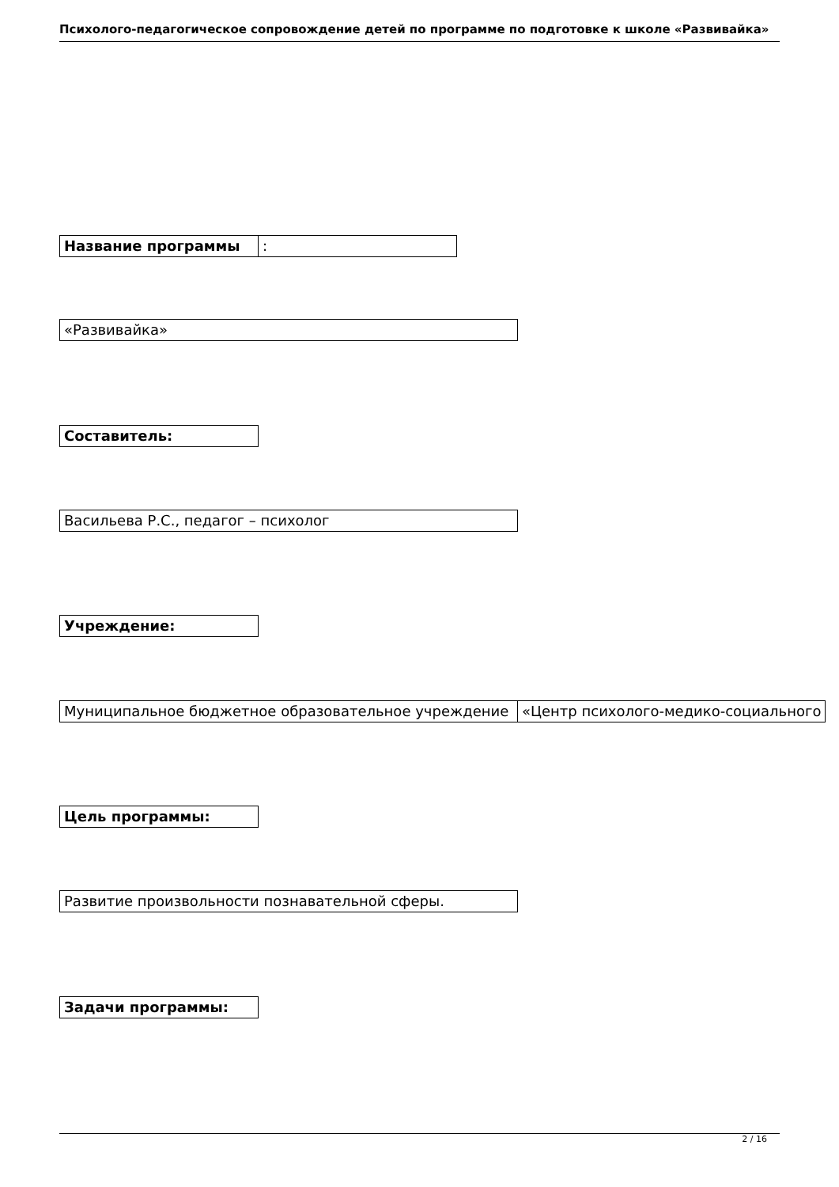Психолого-педагогическое сопровождение детей по программе по подготовке к школе «Развивайка»
| Название программы | : |
| «Развивайка» |
| Составитель: |
| Васильева Р.С., педагог – психолог |
| Учреждение: |
| Муниципальное бюджетное образовательное учреждение | «Центр психолого-медико-социального |
| Цель программы: |
| Развитие произвольности познавательной сферы. |
| Задачи программы: |
2 / 16